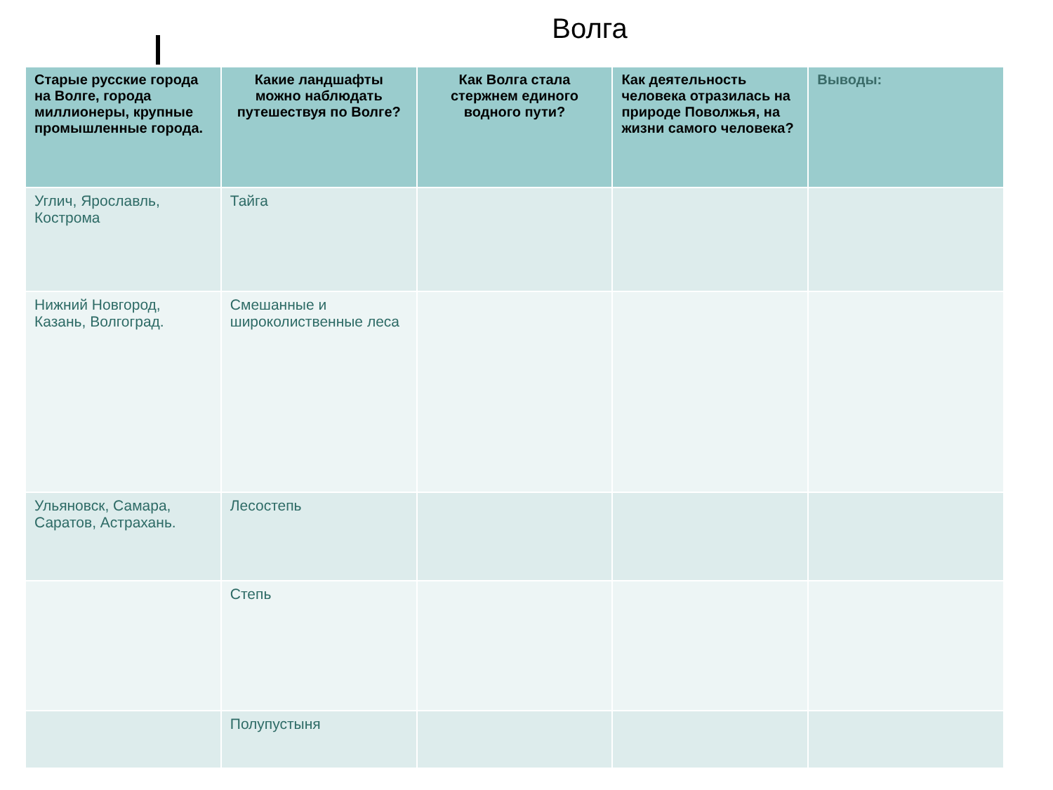Волга
| Старые русские города на Волге, города миллионеры, крупные промышленные города. | Какие ландшафты можно наблюдать путешествуя по Волге? | Как Волга стала стержнем единого водного пути? | Как деятельность человека отразилась на природе Поволжья, на жизни самого человека? | Выводы: |
| --- | --- | --- | --- | --- |
| Углич, Ярославль, Кострома | Тайга | | | |
| Нижний Новгород, Казань, Волгоград. | Смешанные и широколиственные леса | | | |
| Ульяновск, Самара, Саратов, Астрахань. | Лесостепь | | | |
| | Степь | | | |
| | Полупустыня | | | |